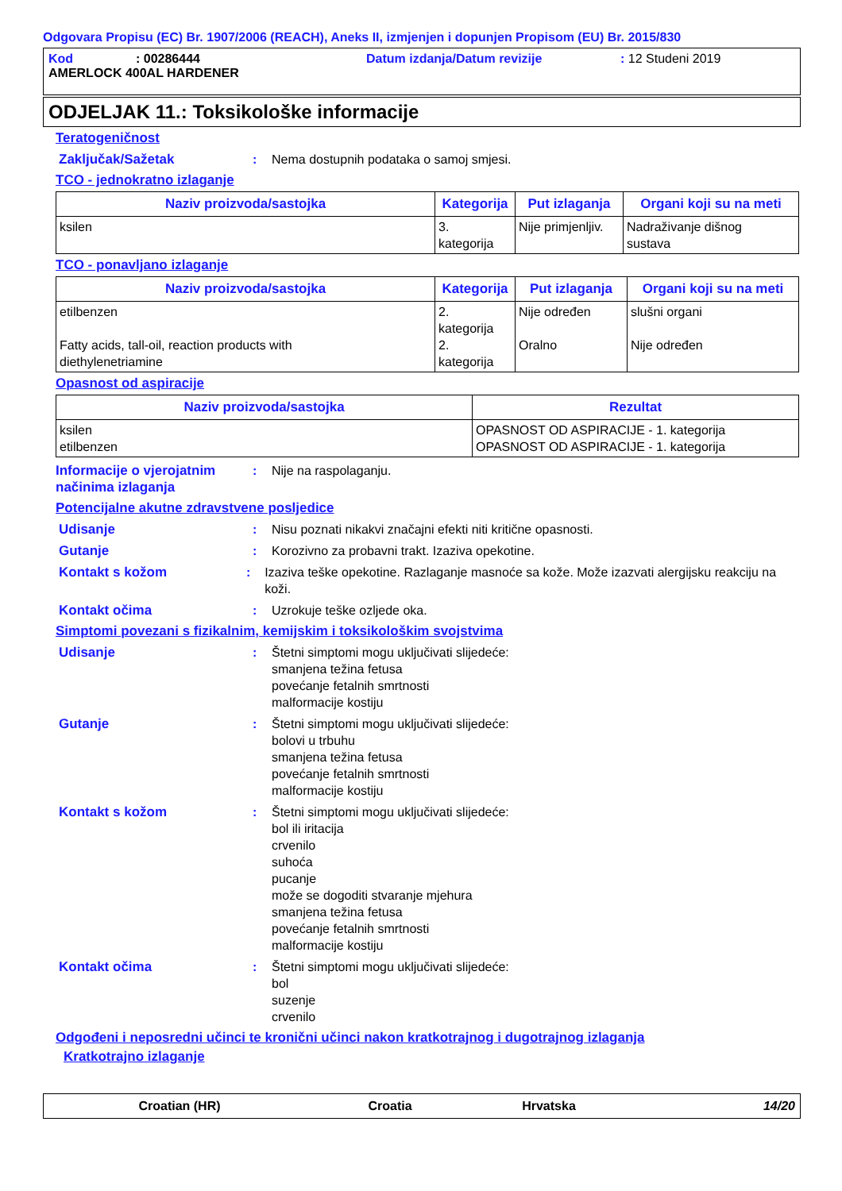Odgovara Propisu (EC) Br. 1907/2006 (REACH), Aneks II, izmjenjen i dopunjen Propisom (EU) Br. 2015/830
Kod: 00286444 Datum izdanja/Datum revizije: 12 Studeni 2019
AMERLOCK 400AL HARDENER
ODJELJAK 11.: Toksikološke informacije
Teratogeničnost
Zaključak/Sažetak: Nema dostupnih podataka o samoj smjesi.
TCO - jednokratno izlaganje
| Naziv proizvoda/sastojka | Kategorija | Put izlaganja | Organi koji su na meti |
| --- | --- | --- | --- |
| ksilen | 3. kategorija | Nije primjenljiv. | Nadraživanje dišnog sustava |
TCO - ponavljano izlaganje
| Naziv proizvoda/sastojka | Kategorija | Put izlaganja | Organi koji su na meti |
| --- | --- | --- | --- |
| etilbenzen Fatty acids, tall-oil, reaction products with diethylenetriamine | 2. kategorija 2. kategorija | Nije određen Oralno | slušni organi Nije određen |
Opasnost od aspiracije
| Naziv proizvoda/sastojka | Rezultat |
| --- | --- |
| ksilen etilbenzen | OPASNOST OD ASPIRACIJE - 1. kategorija OPASNOST OD ASPIRACIJE - 1. kategorija |
Informacije o vjerojatnim načinima izlaganja: Nije na raspolaganju.
Potencijalne akutne zdravstvene posljedice
Udisanje: Nisu poznati nikakvi značajni efekti niti kritične opasnosti.
Gutanje: Korozivno za probavni trakt. Izaziva opekotine.
Kontakt s kožom: Izaziva teške opekotine. Razlaganje masnoće sa kože. Može izazvati alergijsku reakciju na koži.
Kontakt očima: Uzrokuje teške ozljede oka.
Simptomi povezani s fizikalnim, kemijskim i toksikološkim svojstvima
Udisanje: Štetni simptomi mogu uključivati slijedeće:
smanjena težina fetusa
povećanje fetalnih smrtnosti
malformacije kostiju
Gutanje: Štetni simptomi mogu uključivati slijedeće:
bolovi u trbuhu
smanjena težina fetusa
povećanje fetalnih smrtnosti
malformacije kostiju
Kontakt s kožom: Štetni simptomi mogu uključivati slijedeće:
bol ili iritacija
crvenilo
suhoća
pucanje
može se dogoditi stvaranje mjehura
smanjena težina fetusa
povećanje fetalnih smrtnosti
malformacije kostiju
Kontakt očima: Štetni simptomi mogu uključivati slijedeće:
bol
suzenje
crvenilo
Odgođeni i neposredni učinci te kronični učinci nakon kratkotrajnog i dugotrajnog izlaganja
Kratkotrajno izlaganje
Croatian (HR) Croatia Hrvatska 14/20